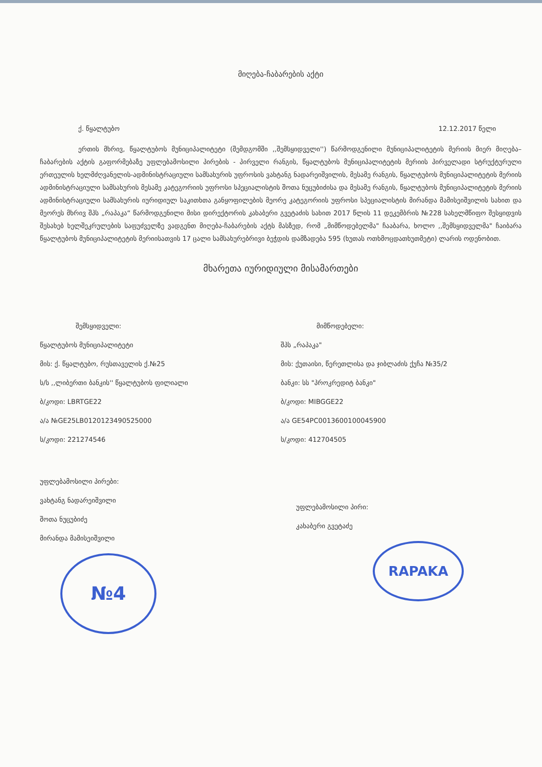მიღება-ჩაბარების აქტი
ქ. წყალტუბო 12.12.2017 წელი
ერთის მხრივ, წყალტუბოს მუნიციპალიტეტი (შემდგომში ,,შემსყიდველი'') წარმოდგენილი მუნიციპალიტეტის მერიის მიერ მიღება–ჩაბარების აქტის გაფორმებაზე უფლებამოსილი პირების - პირველი რანგის, წყალტუბოს მუნიციპალიტეტის მერიის პირველადი სტრუქტურული ერთეულის ხელმძღვანელის-ადმინისტრაციული სამსახურის უფროსის ვახტანგ ნადარეიშვილის, მესამე რანგის, წყალტუბოს მუნიციპალიტეტის მერიის ადმინისტრაციული სამსახურის მესამე კატეგორიის უფროსი სპეციალისტის შოთა ნუცუბიძისა და მესამე რანგის, წყალტუბოს მუნიციპალიტეტის მერიის ადმინისტრაციული სამსახურის იურიდიულ საკითხთა განყოფილების მეორე კატეგორიის უფროსი სპეციალისტის მირანდა მამისეიშვილის სახით და მეორეს მხრივ შპს „რაპაკა“ წარმოდგენილი მისი დირექტორის კახაბერი გვეტაძის სახით 2017 წლის 11 დეკემბრის №228 სახელმწიფო შესყიდვის შესახებ ხელშეკრულების საფუძველზე ვადგენთ მიღება-ჩაბარების აქტს მასზედ, რომ „მიმწოდებელმა" ჩააბარა, ხოლო ,,შემსყიდველმა" ჩაიბარა წყალტუბოს მუნიციპალიტეტის მერიისათვის 17 ცალი სამსახურებრივი ბეჭდის დამზადება 595 (ხუთას ოთხმოცდათხუთმეტი) ლარის ოდენობით.
მხარეთა იურიდიული მისამართები
შემსყიდველი:
წყალტუბოს მუნიციპალიტეტი
მის: ქ. წყალტუბო, რუსთაველის ქ.№25
ს/ს ,,ლიბერთი ბანკის'' წყალტუბოს ფილიალი
ბ/კოდი: LBRTGE22
ა/ა №GE25LB0120123490525000
ს/კოდი: 221274546
მიმწოდებელი:
შპს „რაპაკა"
მის: ქუთაისი, წერეთლისა და ჯიბლაძის ქუჩა №35/2
ბანკი: სს "პროკრედიტ ბანკი"
ბ/კოდი: MIBGGE22
ა/ა GE54PC0013600100045900
ს/კოდი: 412704505
უფლებამოსილი პირები:
ვახტანგ ნადარეიშვილი
შოთა ნუცუბიძე
მირანდა მამისეიშვილი
№4
უფლებამოსილი პირი:
კახაბერი გვეტაძე
RAPAKA